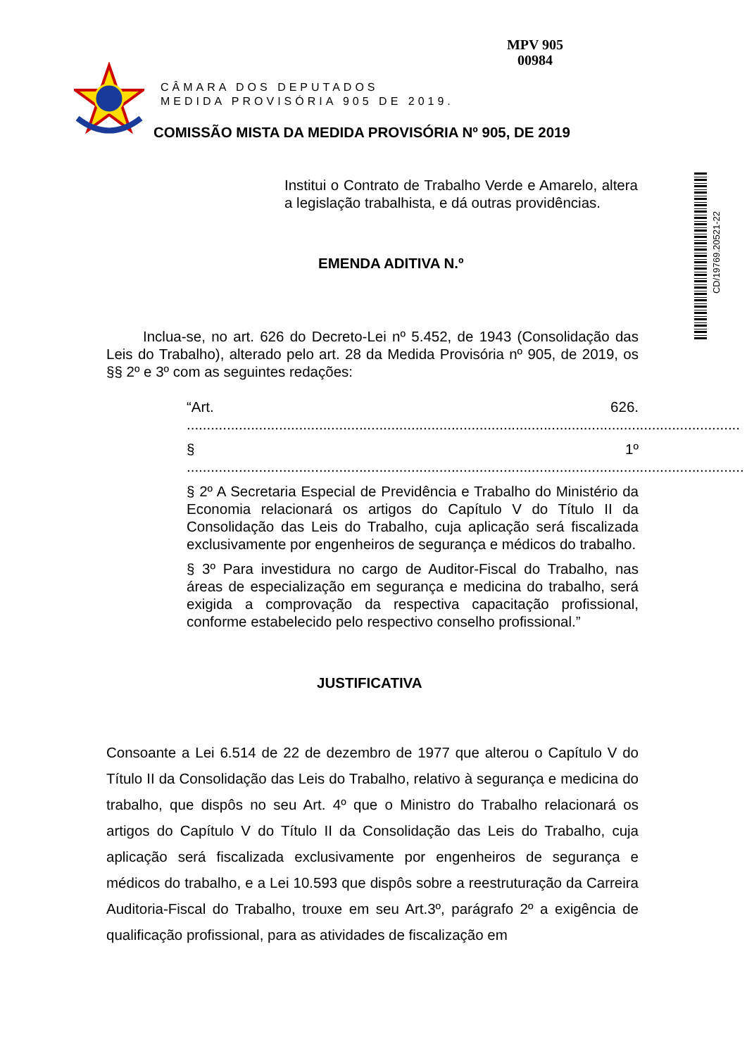MPV 905
00984
CÂMARA DOS DEPUTADOS
MEDIDA PROVISÓRIA 905 DE 2019.
COMISSÃO MISTA DA MEDIDA PROVISÓRIA Nº 905, DE 2019
CD/19769.20521-22
Institui o Contrato de Trabalho Verde e Amarelo, altera a legislação trabalhista, e dá outras providências.
EMENDA ADITIVA N.º
Inclua-se, no art. 626 do Decreto-Lei nº 5.452, de 1943 (Consolidação das Leis do Trabalho), alterado pelo art. 28 da Medida Provisória nº 905, de 2019, os §§ 2º e 3º com as seguintes redações:
“Art. 626. ..........................................................................................................................................
§ 1º ...........................................................................................................................................
§ 2º A Secretaria Especial de Previdência e Trabalho do Ministério da Economia relacionará os artigos do Capítulo V do Título II da Consolidação das Leis do Trabalho, cuja aplicação será fiscalizada exclusivamente por engenheiros de segurança e médicos do trabalho.
§ 3º Para investidura no cargo de Auditor-Fiscal do Trabalho, nas áreas de especialização em segurança e medicina do trabalho, será exigida a comprovação da respectiva capacitação profissional, conforme estabelecido pelo respectivo conselho profissional.”
JUSTIFICATIVA
Consoante a Lei 6.514 de 22 de dezembro de 1977 que alterou o Capítulo V do Título II da Consolidação das Leis do Trabalho, relativo à segurança e medicina do trabalho, que dispôs no seu Art. 4º que o Ministro do Trabalho relacionará os artigos do Capítulo V do Título II da Consolidação das Leis do Trabalho, cuja aplicação será fiscalizada exclusivamente por engenheiros de segurança e médicos do trabalho, e a Lei 10.593 que dispôs sobre a reestruturação da Carreira Auditoria-Fiscal do Trabalho, trouxe em seu Art.3º, parágrafo 2º a exigência de qualificação profissional, para as atividades de fiscalização em